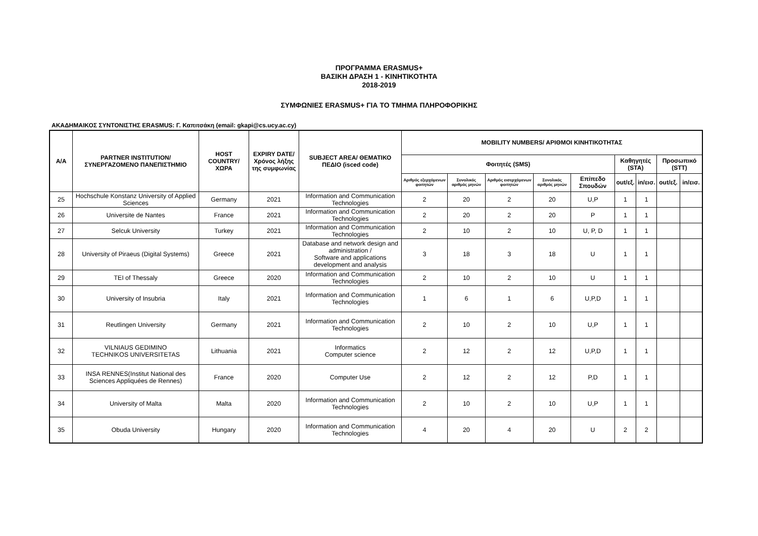ΠΡΟΓΡΑΜΜΑ ERASMUS+
ΒΑΣΙΚΗ ΔΡΑΣΗ 1 - ΚΙΝΗΤΙΚΟΤΗΤΑ
2018-2019
ΣΥΜΦΩΝΙΕΣ ERASMUS+ ΓΙΑ ΤΟ ΤΜΗΜΑ ΠΛΗΡΟΦΟΡΙΚΗΣ
ΑΚΑΔΗΜΑΙΚΟΣ ΣΥΝΤΟΝΙΣΤΗΣ ERASMUS: Γ. Καπιτσάκη (email: gkapi@cs.ucy.ac.cy)
| A/A | PARTNER INSTITUTION/ ΣΥΝΕΡΓΑΖΟΜΕΝΟ ΠΑΝΕΠΙΣΤΗΜΙΟ | HOST COUNTRY/ ΧΩΡΑ | EXPIRY DATE/ Χρόνος λήξης της συμφωνίας | SUBJECT AREA/ ΘΕΜΑΤΙΚΟ ΠΕΔΙΟ (isced code) | MOBILITY NUMBERS/ ΑΡΙΘΜΟΙ ΚΙΝΗΤΙΚΟΤΗΤΑΣ | | | | | | | | |
| --- | --- | --- | --- | --- | --- | --- | --- | --- | --- | --- | --- | --- | --- |
| | | | | | Φοιτητές (SMS) | | | | | Καθηγητές (STA) | | Προσωπικό (STT) | |
| | | | | | Αριθμός εξερχόμενων φοιτητών | Συνολικός αριθμός μηνών | Αριθμός εισερχόμενων φοιτητών | Συνολικός αριθμός μηνών | Επίπεδο Σπουδών | out/εξ. | in/εισ. | out/εξ. | in/εισ. |
| 25 | Hochschule Konstanz University of Applied Sciences | Germany | 2021 | Information and Communication Technologies | 2 | 20 | 2 | 20 | U,P | 1 | 1 | | |
| 26 | Universite de Nantes | France | 2021 | Information and Communication Technologies | 2 | 20 | 2 | 20 | P | 1 | 1 | | |
| 27 | Selcuk University | Turkey | 2021 | Information and Communication Technologies | 2 | 10 | 2 | 10 | U, P, D | 1 | 1 | | |
| 28 | University of Piraeus (Digital Systems) | Greece | 2021 | Database and network design and administration / Software and applications development and analysis | 3 | 18 | 3 | 18 | U | 1 | 1 | | |
| 29 | TEI of Thessaly | Greece | 2020 | Information and Communication Technologies | 2 | 10 | 2 | 10 | U | 1 | 1 | | |
| 30 | University of Insubria | Italy | 2021 | Information and Communication Technologies | 1 | 6 | 1 | 6 | U,P,D | 1 | 1 | | |
| 31 | Reutlingen University | Germany | 2021 | Information and Communication Technologies | 2 | 10 | 2 | 10 | U,P | 1 | 1 | | |
| 32 | VILNIAUS GEDIMINO TECHNIKOS UNIVERSITETAS | Lithuania | 2021 | Informatics Computer science | 2 | 12 | 2 | 12 | U,P,D | 1 | 1 | | |
| 33 | INSA RENNES(Institut National des Sciences Appliquées de Rennes) | France | 2020 | Computer Use | 2 | 12 | 2 | 12 | P,D | 1 | 1 | | |
| 34 | University of Malta | Malta | 2020 | Information and Communication Technologies | 2 | 10 | 2 | 10 | U,P | 1 | 1 | | |
| 35 | Obuda University | Hungary | 2020 | Information and Communication Technologies | 4 | 20 | 4 | 20 | U | 2 | 2 | | |